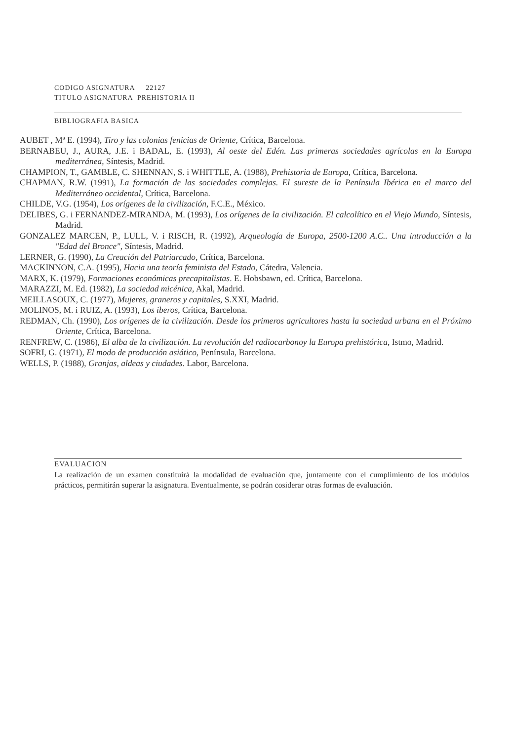CODIGO ASIGNATURA 22127
TITULO ASIGNATURA PREHISTORIA II
BIBLIOGRAFIA BASICA
AUBET , Mª E. (1994), Tiro y las colonias fenicias de Oriente, Crítica, Barcelona.
BERNABEU, J., AURA, J.E. i BADAL, E. (1993), Al oeste del Edén. Las primeras sociedades agrícolas en la Europa mediterránea, Síntesis, Madrid.
CHAMPION, T., GAMBLE, C. SHENNAN, S. i WHITTLE, A. (1988), Prehistoria de Europa, Crítica, Barcelona.
CHAPMAN, R.W. (1991), La formación de las sociedades complejas. El sureste de la Península Ibérica en el marco del Mediterráneo occidental, Crítica, Barcelona.
CHILDE, V.G. (1954), Los orígenes de la civilización, F.C.E., México.
DELIBES, G. i FERNANDEZ-MIRANDA, M. (1993), Los orígenes de la civilización. El calcolítico en el Viejo Mundo, Síntesis, Madrid.
GONZALEZ MARCEN, P., LULL, V. i RISCH, R. (1992), Arqueología de Europa, 2500-1200 A.C.. Una introducción a la "Edad del Bronce", Síntesis, Madrid.
LERNER, G. (1990), La Creación del Patriarcado, Crítica, Barcelona.
MACKINNON, C.A. (1995), Hacia una teoría feminista del Estado, Cátedra, Valencia.
MARX, K. (1979), Formaciones económicas precapitalistas. E. Hobsbawn, ed. Crítica, Barcelona.
MARAZZI, M. Ed. (1982), La sociedad micénica, Akal, Madrid.
MEILLASOUX, C. (1977), Mujeres, graneros y capitales, S.XXI, Madrid.
MOLINOS, M. i RUIZ, A. (1993), Los iberos, Crítica, Barcelona.
REDMAN, Ch. (1990), Los orígenes de la civilización. Desde los primeros agricultores hasta la sociedad urbana en el Próximo Oriente, Crítica, Barcelona.
RENFREW, C. (1986), El alba de la civilización. La revolución del radiocarbonoy la Europa prehistórica, Istmo, Madrid.
SOFRI, G. (1971), El modo de producción asiático, Península, Barcelona.
WELLS, P. (1988), Granjas, aldeas y ciudades. Labor, Barcelona.
EVALUACION
La realización de un examen constituirá la modalidad de evaluación que, juntamente con el cumplimiento de los módulos prácticos, permitirán superar la asignatura. Eventualmente, se podrán cosiderar otras formas de evaluación.